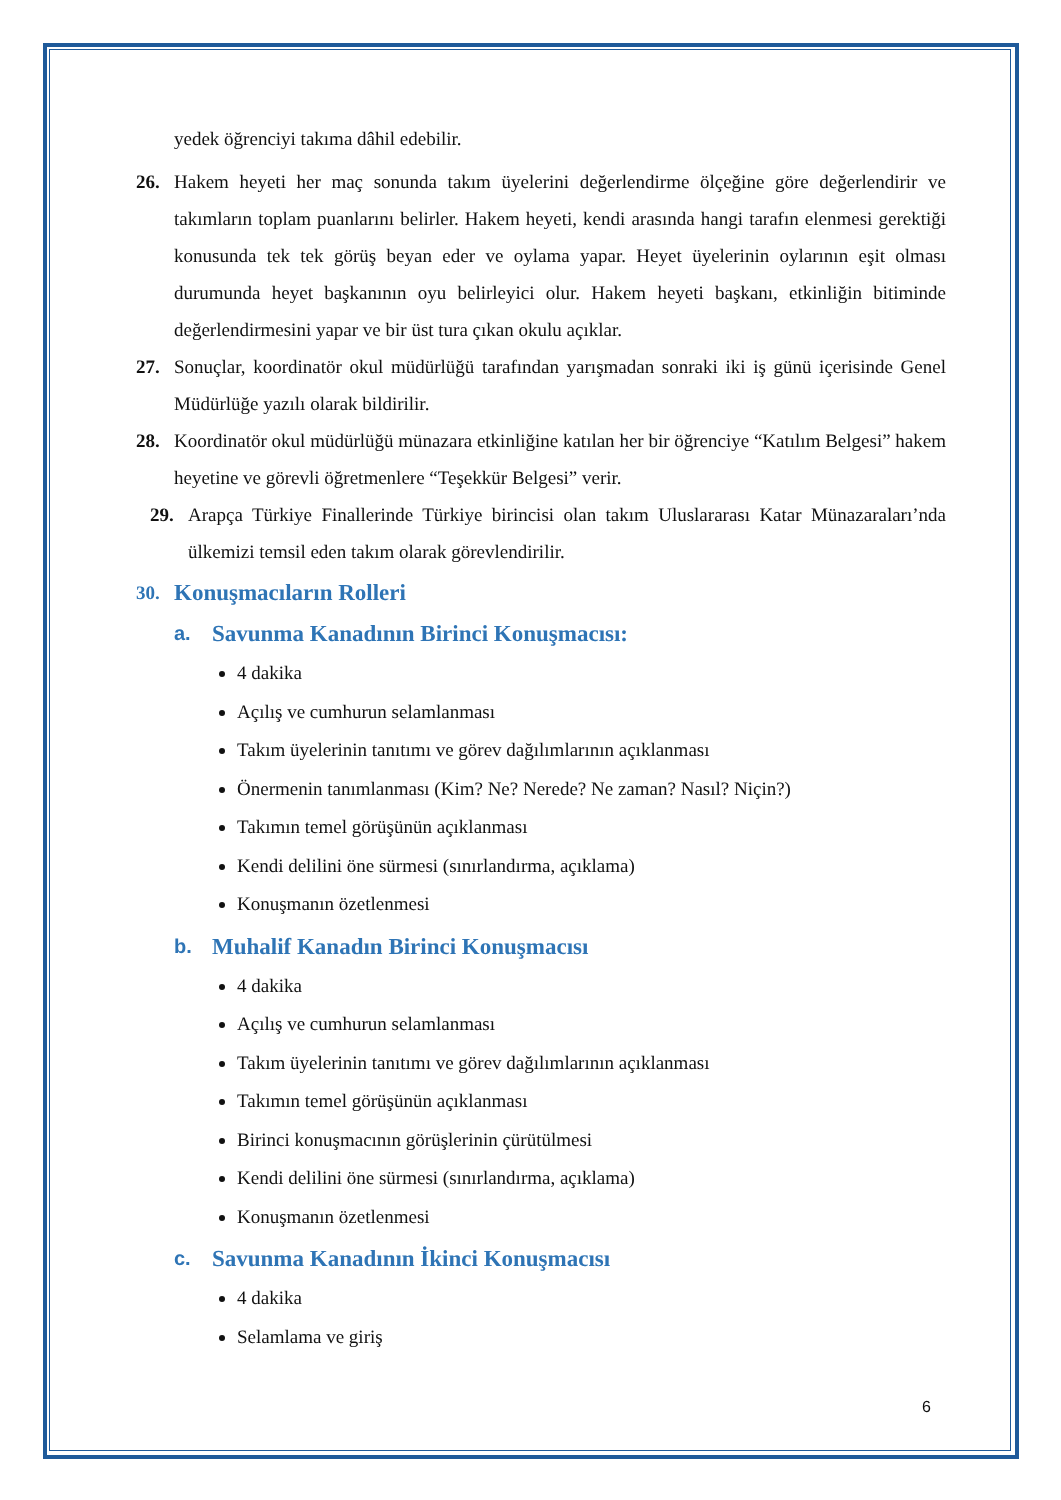yedek öğrenciyi takıma dâhil edebilir.
26. Hakem heyeti her maç sonunda takım üyelerini değerlendirme ölçeğine göre değerlendirir ve takımların toplam puanlarını belirler. Hakem heyeti, kendi arasında hangi tarafın elenmesi gerektiği konusunda tek tek görüş beyan eder ve oylama yapar. Heyet üyelerinin oylarının eşit olması durumunda heyet başkanının oyu belirleyici olur. Hakem heyeti başkanı, etkinliğin bitiminde değerlendirmesini yapar ve bir üst tura çıkan okulu açıklar.
27. Sonuçlar, koordinatör okul müdürlüğü tarafından yarışmadan sonraki iki iş günü içerisinde Genel Müdürlüğe yazılı olarak bildirilir.
28. Koordinatör okul müdürlüğü münazara etkinliğine katılan her bir öğrenciye “Katılım Belgesi” hakem heyetine ve görevli öğretmenlere “Teşekkür Belgesi” verir.
29. Arapça Türkiye Finallerinde Türkiye birincisi olan takım Uluslararası Katar Münazaraları’nda ülkemizi temsil eden takım olarak görevlendirilir.
30. Konuşmacıların Rolleri
a. Savunma Kanadının Birinci Konuşmacısı:
4 dakika
Açılış ve cumhurun selamlanması
Takım üyelerinin tanıtımı ve görev dağılımlarının açıklanması
Önermenin tanımlanması (Kim? Ne? Nerede? Ne zaman? Nasıl? Niçin?)
Takımın temel görüşünün açıklanması
Kendi delilini öne sürmesi (sınırlandırma, açıklama)
Konuşmanın özetlenmesi
b. Muhalif Kanadın Birinci Konuşmacısı
4 dakika
Açılış ve cumhurun selamlanması
Takım üyelerinin tanıtımı ve görev dağılımlarının açıklanması
Takımın temel görüşünün açıklanması
Birinci konuşmacının görüşlerinin çürütülmesi
Kendi delilini öne sürmesi (sınırlandırma, açıklama)
Konuşmanın özetlenmesi
c. Savunma Kanadının İkinci Konuşmacısı
4 dakika
Selamlama ve giriş
6